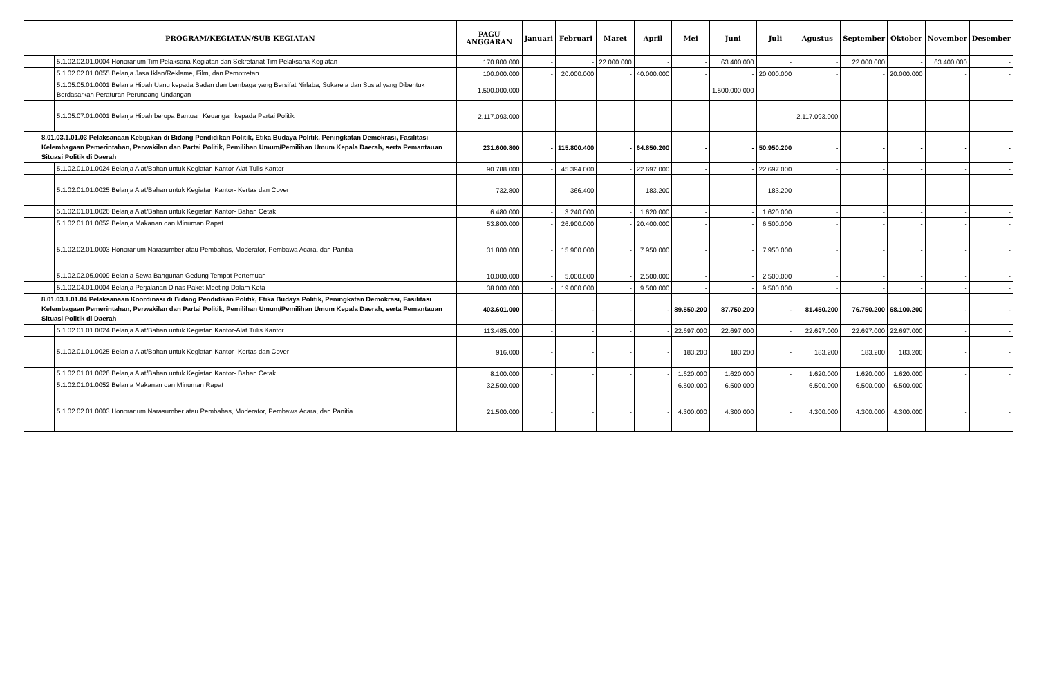| PROGRAM/KEGIATAN/SUB KEGIATAN | | | PAGU ANGGARAN | Januari | Februari | Maret | April | Mei | Juni | Juli | Agustus | September | Oktober | November | Desember |
| --- | --- | --- | --- | --- | --- | --- | --- | --- | --- | --- | --- | --- | --- | --- | --- |
| | | 5.1.02.02.01.0004 Honorarium Tim Pelaksana Kegiatan dan Sekretariat Tim Pelaksana Kegiatan | 170.800.000 | - | - | 22.000.000 | - | - | 63.400.000 | - | - | 22.000.000 | - | 63.400.000 | - |
| | | 5.1.02.02.01.0055 Belanja Jasa Iklan/Reklame, Film, dan Pemotretan | 100.000.000 | - | 20.000.000 | - | 40.000.000 | - | - | 20.000.000 | - | - | 20.000.000 | - | - |
| | | 5.1.05.05.01.0001 Belanja Hibah Uang kepada Badan dan Lembaga yang Bersifat Nirlaba, Sukarela dan Sosial yang Dibentuk Berdasarkan Peraturan Perundang-Undangan | 1.500.000.000 | - | - | - | - | - | 1.500.000.000 | - | - | - | - | - | - |
| | | 5.1.05.07.01.0001 Belanja Hibah berupa Bantuan Keuangan kepada Partai Politik | 2.117.093.000 | - | - | - | - | - | - | - | 2.117.093.000 | - | - | - | - |
| | 8.01.03.1.01.03 Pelaksanaan Kebijakan di Bidang Pendidikan Politik, Etika Budaya Politik, Peningkatan Demokrasi, Fasilitasi Kelembagaan Pemerintahan, Perwakilan dan Partai Politik, Pemilihan Umum/Pemilihan Umum Kepala Daerah, serta Pemantauan Situasi Politik di Daerah | | 231.600.800 | - | 115.800.400 | - | 64.850.200 | - | - | 50.950.200 | - | - | - | - | - |
| | | 5.1.02.01.01.0024 Belanja Alat/Bahan untuk Kegiatan Kantor-Alat Tulis Kantor | 90.788.000 | - | 45.394.000 | - | 22.697.000 | - | - | 22.697.000 | - | - | - | - | - |
| | | 5.1.02.01.01.0025 Belanja Alat/Bahan untuk Kegiatan Kantor- Kertas dan Cover | 732.800 | - | 366.400 | - | 183.200 | - | - | 183.200 | - | - | - | - | - |
| | | 5.1.02.01.01.0026 Belanja Alat/Bahan untuk Kegiatan Kantor- Bahan Cetak | 6.480.000 | - | 3.240.000 | - | 1.620.000 | - | - | 1.620.000 | - | - | - | - | - |
| | | 5.1.02.01.01.0052 Belanja Makanan dan Minuman Rapat | 53.800.000 | - | 26.900.000 | - | 20.400.000 | - | - | 6.500.000 | - | - | - | - | - |
| | | 5.1.02.02.01.0003 Honorarium Narasumber atau Pembahas, Moderator, Pembawa Acara, dan Panitia | 31.800.000 | - | 15.900.000 | - | 7.950.000 | - | - | 7.950.000 | - | - | - | - | - |
| | | 5.1.02.02.05.0009 Belanja Sewa Bangunan Gedung Tempat Pertemuan | 10.000.000 | - | 5.000.000 | - | 2.500.000 | - | - | 2.500.000 | - | - | - | - | - |
| | | 5.1.02.04.01.0004 Belanja Perjalanan Dinas Paket Meeting Dalam Kota | 38.000.000 | - | 19.000.000 | - | 9.500.000 | - | - | 9.500.000 | - | - | - | - | - |
| | 8.01.03.1.01.04 Pelaksanaan Koordinasi di Bidang Pendidikan Politik, Etika Budaya Politik, Peningkatan Demokrasi, Fasilitasi Kelembagaan Pemerintahan, Perwakilan dan Partai Politik, Pemilihan Umum/Pemilihan Umum Kepala Daerah, serta Pemantauan Situasi Politik di Daerah | | 403.601.000 | - | - | - | - | 89.550.200 | 87.750.200 | - | 81.450.200 | 76.750.200 | 68.100.200 | - | - |
| | | 5.1.02.01.01.0024 Belanja Alat/Bahan untuk Kegiatan Kantor-Alat Tulis Kantor | 113.485.000 | - | - | - | - | 22.697.000 | 22.697.000 | - | 22.697.000 | 22.697.000 | 22.697.000 | - | - |
| | | 5.1.02.01.01.0025 Belanja Alat/Bahan untuk Kegiatan Kantor- Kertas dan Cover | 916.000 | - | - | - | - | 183.200 | 183.200 | - | 183.200 | 183.200 | 183.200 | - | - |
| | | 5.1.02.01.01.0026 Belanja Alat/Bahan untuk Kegiatan Kantor- Bahan Cetak | 8.100.000 | - | - | - | - | 1.620.000 | 1.620.000 | - | 1.620.000 | 1.620.000 | 1.620.000 | - | - |
| | | 5.1.02.01.01.0052 Belanja Makanan dan Minuman Rapat | 32.500.000 | - | - | - | - | 6.500.000 | 6.500.000 | - | 6.500.000 | 6.500.000 | 6.500.000 | - | - |
| | | 5.1.02.02.01.0003 Honorarium Narasumber atau Pembahas, Moderator, Pembawa Acara, dan Panitia | 21.500.000 | - | - | - | - | 4.300.000 | 4.300.000 | - | 4.300.000 | 4.300.000 | 4.300.000 | - | - |